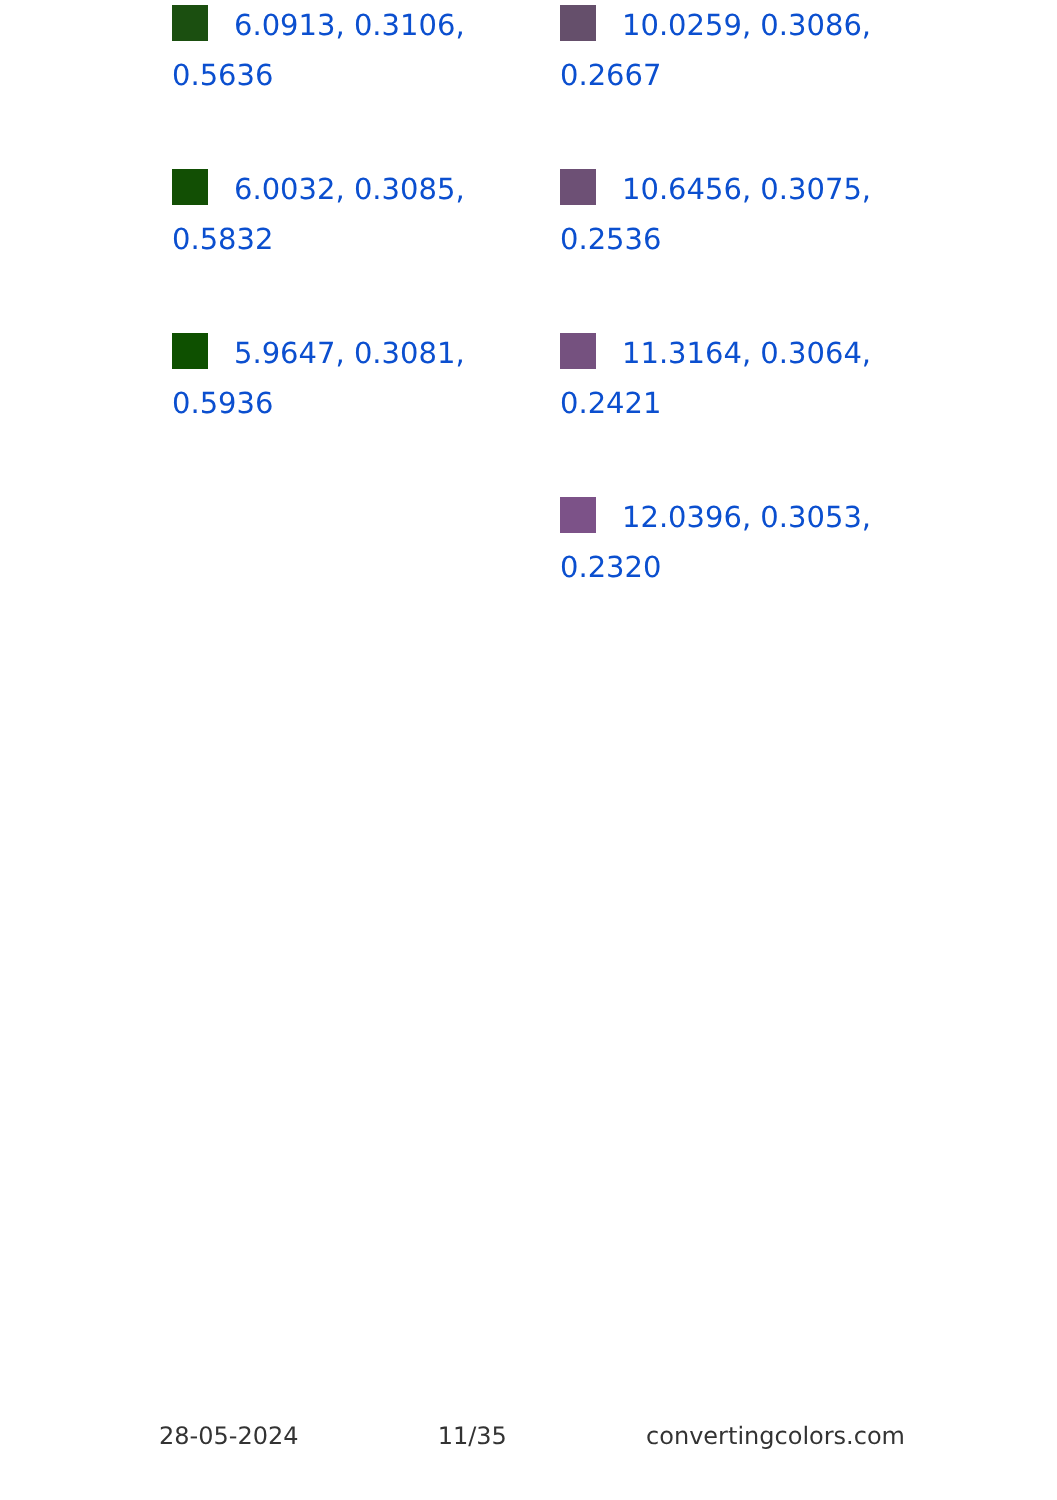6.0913, 0.3106,
0.5636
6.0032, 0.3085,
0.5832
5.9647, 0.3081,
0.5936
10.0259, 0.3086,
0.2667
10.6456, 0.3075,
0.2536
11.3164, 0.3064,
0.2421
12.0396, 0.3053,
0.2320
28-05-2024 11/35 convertingcolors.com